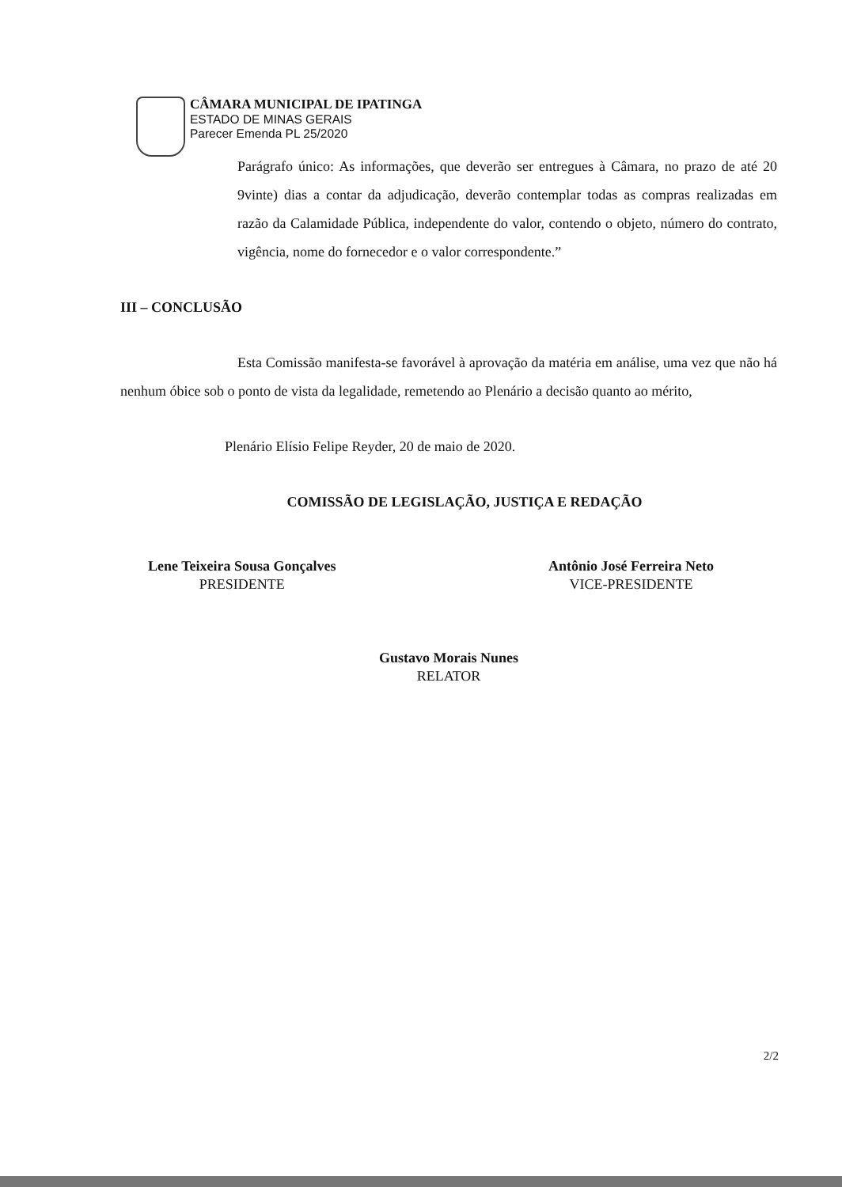CÂMARA MUNICIPAL DE IPATINGA
ESTADO DE MINAS GERAIS
Parecer Emenda PL 25/2020
Parágrafo único: As informações, que deverão ser entregues à Câmara, no prazo de até 20 9vinte) dias a contar da adjudicação, deverão contemplar todas as compras realizadas em razão da Calamidade Pública, independente do valor, contendo o objeto, número do contrato, vigência, nome do fornecedor e o valor correspondente.”
III – CONCLUSÃO
Esta Comissão manifesta-se favorável à aprovação da matéria em análise, uma vez que não há nenhum óbice sob o ponto de vista da legalidade, remetendo ao Plenário a decisão quanto ao mérito,
Plenário Elísio Felipe Reyder, 20 de maio de 2020.
COMISSÃO DE LEGISLAÇÃO, JUSTIÇA E REDAÇÃO
Lene Teixeira Sousa Gonçalves
PRESIDENTE
Antônio José Ferreira Neto
VICE-PRESIDENTE
Gustavo Morais Nunes
RELATOR
2/2